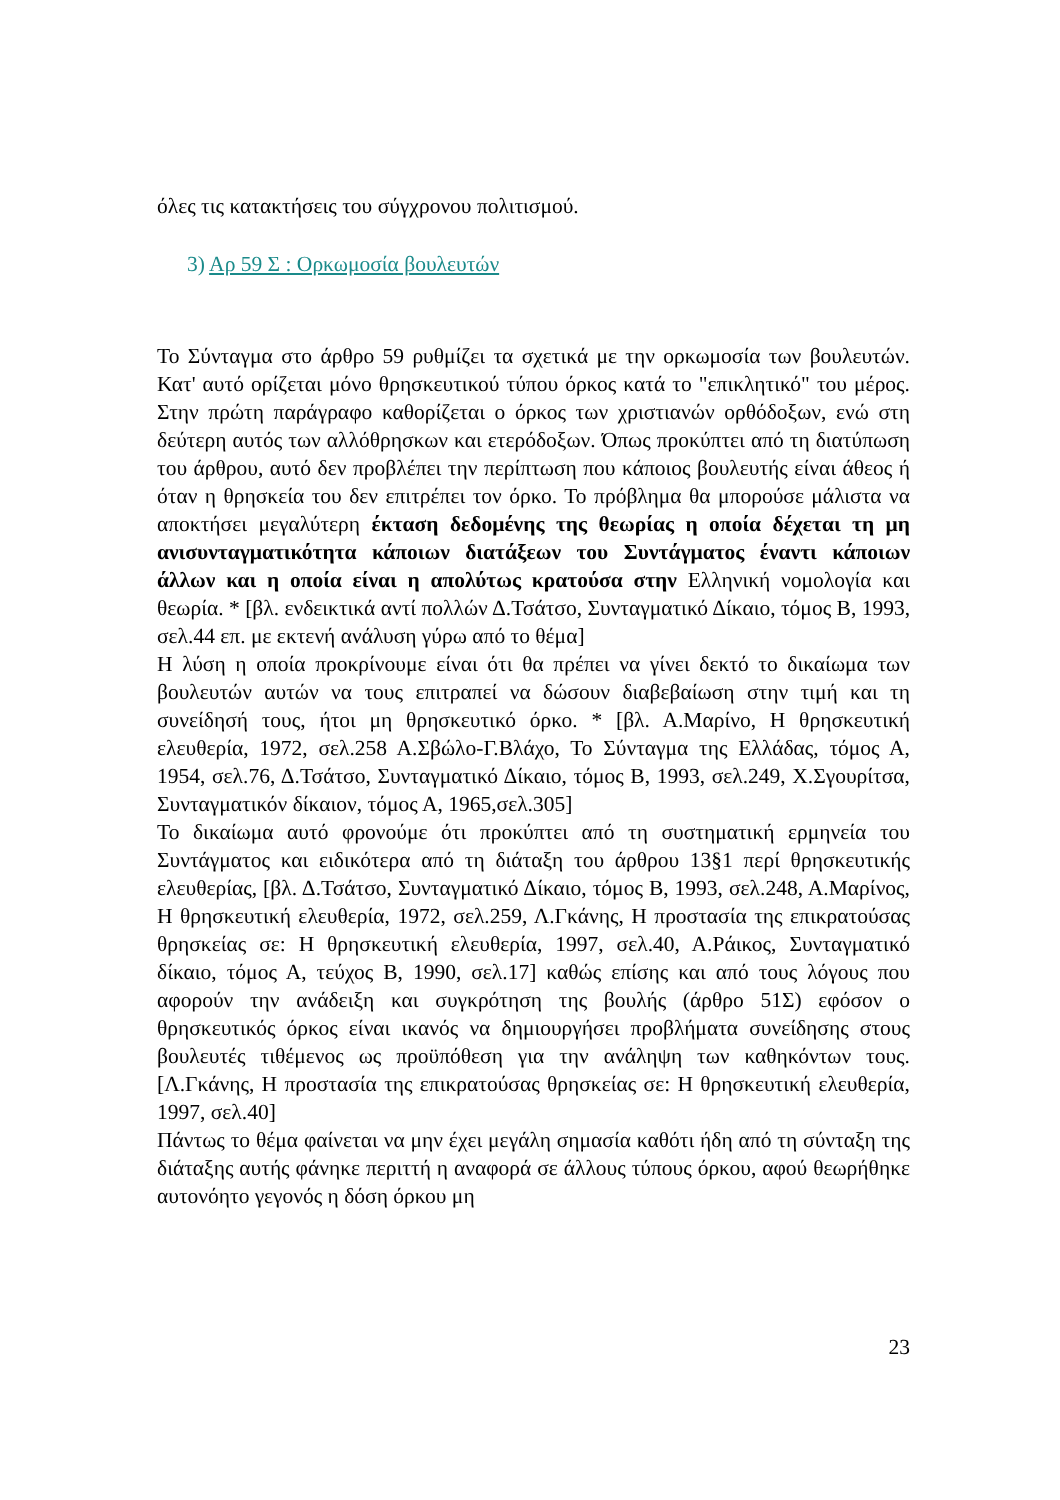όλες τις κατακτήσεις του σύγχρονου πολιτισμού.
3) Αρ 59 Σ : Ορκωμοσία βουλευτών
Το Σύνταγμα στο άρθρο 59 ρυθμίζει τα σχετικά με την ορκωμοσία των βουλευτών. Κατ' αυτό ορίζεται μόνο θρησκευτικού τύπου όρκος κατά το "επικλητικό" του μέρος. Στην πρώτη παράγραφο καθορίζεται ο όρκος των χριστιανών ορθόδοξων, ενώ στη δεύτερη αυτός των αλλόθρησκων και ετερόδοξων. Όπως προκύπτει από τη διατύπωση του άρθρου, αυτό δεν προβλέπει την περίπτωση που κάποιος βουλευτής είναι άθεος ή όταν η θρησκεία του δεν επιτρέπει τον όρκο. Το πρόβλημα θα μπορούσε μάλιστα να αποκτήσει μεγαλύτερη έκταση δεδομένης της θεωρίας η οποία δέχεται τη μη ανισυνταγματικότητα κάποιων διατάξεων του Συντάγματος έναντι κάποιων άλλων και η οποία είναι η απολύτως κρατούσα στην Ελληνική νομολογία και θεωρία. * [βλ. ενδεικτικά αντί πολλών Δ.Τσάτσο, Συνταγματικό Δίκαιο, τόμος Β, 1993, σελ.44 επ. με εκτενή ανάλυση γύρω από το θέμα]
Η λύση η οποία προκρίνουμε είναι ότι θα πρέπει να γίνει δεκτό το δικαίωμα των βουλευτών αυτών να τους επιτραπεί να δώσουν διαβεβαίωση στην τιμή και τη συνείδησή τους, ήτοι μη θρησκευτικό όρκο. * [βλ. Α.Μαρίνο, Η θρησκευτική ελευθερία, 1972, σελ.258 Α.Σβώλο-Γ.Βλάχο, Το Σύνταγμα της Ελλάδας, τόμος Α, 1954, σελ.76, Δ.Τσάτσο, Συνταγματικό Δίκαιο, τόμος Β, 1993, σελ.249, Χ.Σγουρίτσα, Συνταγματικόν δίκαιον, τόμος Α, 1965,σελ.305]
Το δικαίωμα αυτό φρονούμε ότι προκύπτει από τη συστηματική ερμηνεία του Συντάγματος και ειδικότερα από τη διάταξη του άρθρου 13§1 περί θρησκευτικής ελευθερίας, [βλ. Δ.Τσάτσο, Συνταγματικό Δίκαιο, τόμος Β, 1993, σελ.248, Α.Μαρίνος, Η θρησκευτική ελευθερία, 1972, σελ.259, Λ.Γκάνης, Η προστασία της επικρατούσας θρησκείας σε: Η θρησκευτική ελευθερία, 1997, σελ.40, Α.Ράικος, Συνταγματικό δίκαιο, τόμος Α, τεύχος Β, 1990, σελ.17] καθώς επίσης και από τους λόγους που αφορούν την ανάδειξη και συγκρότηση της βουλής (άρθρο 51Σ) εφόσον ο θρησκευτικός όρκος είναι ικανός να δημιουργήσει προβλήματα συνείδησης στους βουλευτές τιθέμενος ως προϋπόθεση για την ανάληψη των καθηκόντων τους. [Λ.Γκάνης, Η προστασία της επικρατούσας θρησκείας σε: Η θρησκευτική ελευθερία, 1997, σελ.40]
Πάντως το θέμα φαίνεται να μην έχει μεγάλη σημασία καθότι ήδη από τη σύνταξη της διάταξης αυτής φάνηκε περιττή η αναφορά σε άλλους τύπους όρκου, αφού θεωρήθηκε αυτονόητο γεγονός η δόση όρκου μη
23